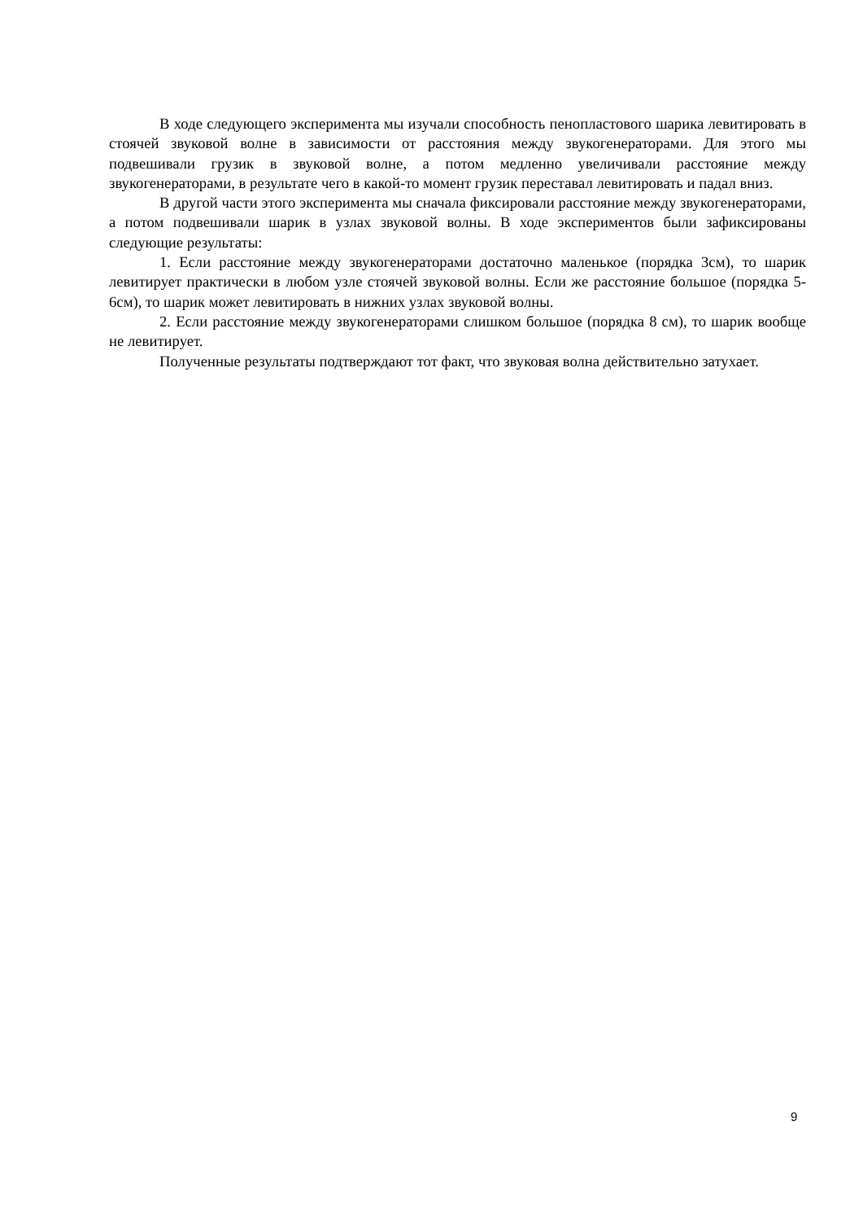В ходе следующего эксперимента мы изучали способность пенопластового шарика левитировать в стоячей звуковой волне в зависимости от расстояния между звукогенераторами. Для этого мы подвешивали грузик в звуковой волне, а потом медленно увеличивали расстояние между звукогенераторами, в результате чего в какой-то момент грузик переставал левитировать и падал вниз.
В другой части этого эксперимента мы сначала фиксировали расстояние между звукогенераторами, а потом подвешивали шарик в узлах звуковой волны. В ходе экспериментов были зафиксированы следующие результаты:
1. Если расстояние между звукогенераторами достаточно маленькое (порядка 3см), то шарик левитирует практически в любом узле стоячей звуковой волны. Если же расстояние большое (порядка 5-6см), то шарик может левитировать в нижних узлах звуковой волны.
2. Если расстояние между звукогенераторами слишком большое (порядка 8 см), то шарик вообще не левитирует.
Полученные результаты подтверждают тот факт, что звуковая волна действительно затухает.
9